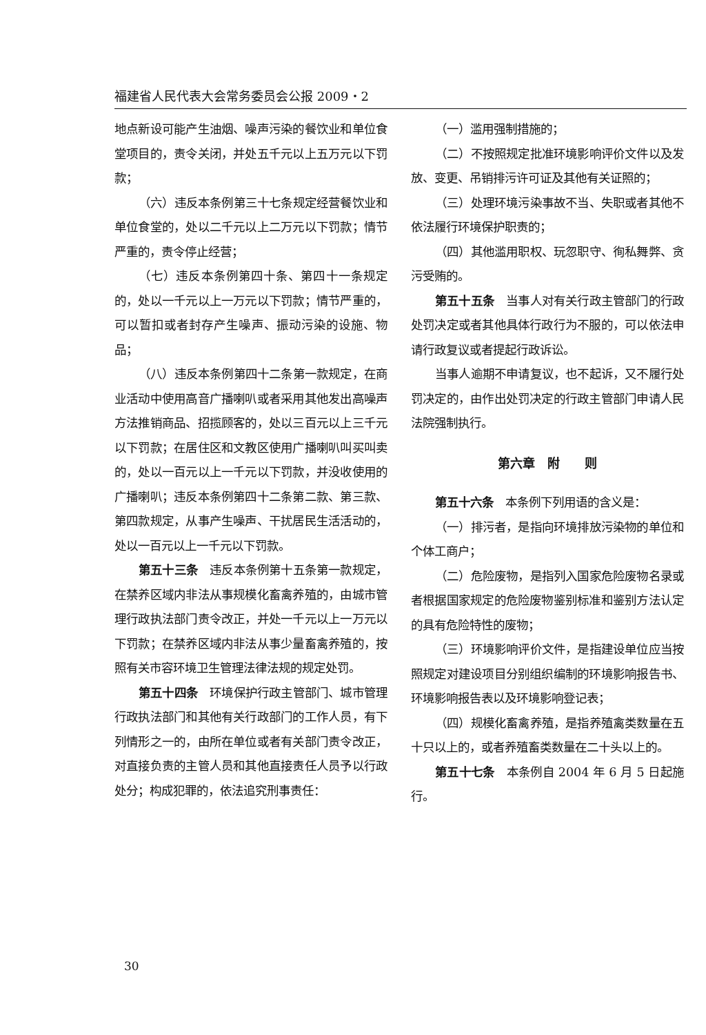福建省人民代表大会常务委员会公报 2009・2
地点新设可能产生油烟、噪声污染的餐饮业和单位食堂项目的，责令关闭，并处五千元以上五万元以下罚款；
（六）违反本条例第三十七条规定经营餐饮业和单位食堂的，处以二千元以上二万元以下罚款；情节严重的，责令停止经营；
（七）违反本条例第四十条、第四十一条规定的，处以一千元以上一万元以下罚款；情节严重的，可以暂扣或者封存产生噪声、振动污染的设施、物品；
（八）违反本条例第四十二条第一款规定，在商业活动中使用高音广播喇叭或者采用其他发出高噪声方法推销商品、招揽顾客的，处以三百元以上三千元以下罚款；在居住区和文教区使用广播喇叭叫买叫卖的，处以一百元以上一千元以下罚款，并没收使用的广播喇叭；违反本条例第四十二条第二款、第三款、第四款规定，从事产生噪声、干扰居民生活活动的，处以一百元以上一千元以下罚款。
第五十三条　违反本条例第十五条第一款规定，在禁养区域内非法从事规模化畜禽养殖的，由城市管理行政执法部门责令改正，并处一千元以上一万元以下罚款；在禁养区域内非法从事少量畜禽养殖的，按照有关市容环境卫生管理法律法规的规定处罚。
第五十四条　环境保护行政主管部门、城市管理行政执法部门和其他有关行政部门的工作人员，有下列情形之一的，由所在单位或者有关部门责令改正，对直接负责的主管人员和其他直接责任人员予以行政处分；构成犯罪的，依法追究刑事责任：
（一）滥用强制措施的；
（二）不按照规定批准环境影响评价文件以及发放、变更、吊销排污许可证及其他有关证照的；
（三）处理环境污染事故不当、失职或者其他不依法履行环境保护职责的；
（四）其他滥用职权、玩忽职守、徇私舞弊、贪污受贿的。
第五十五条　当事人对有关行政主管部门的行政处罚决定或者其他具体行政行为不服的，可以依法申请行政复议或者提起行政诉讼。
当事人逾期不申请复议，也不起诉，又不履行处罚决定的，由作出处罚决定的行政主管部门申请人民法院强制执行。
第六章　附　　则
第五十六条　本条例下列用语的含义是：
（一）排污者，是指向环境排放污染物的单位和个体工商户；
（二）危险废物，是指列入国家危险废物名录或者根据国家规定的危险废物鉴别标准和鉴别方法认定的具有危险特性的废物；
（三）环境影响评价文件，是指建设单位应当按照规定对建设项目分别组织编制的环境影响报告书、环境影响报告表以及环境影响登记表；
（四）规模化畜禽养殖，是指养殖禽类数量在五十只以上的，或者养殖畜类数量在二十头以上的。
第五十七条　本条例自 2004 年 6 月 5 日起施行。
30